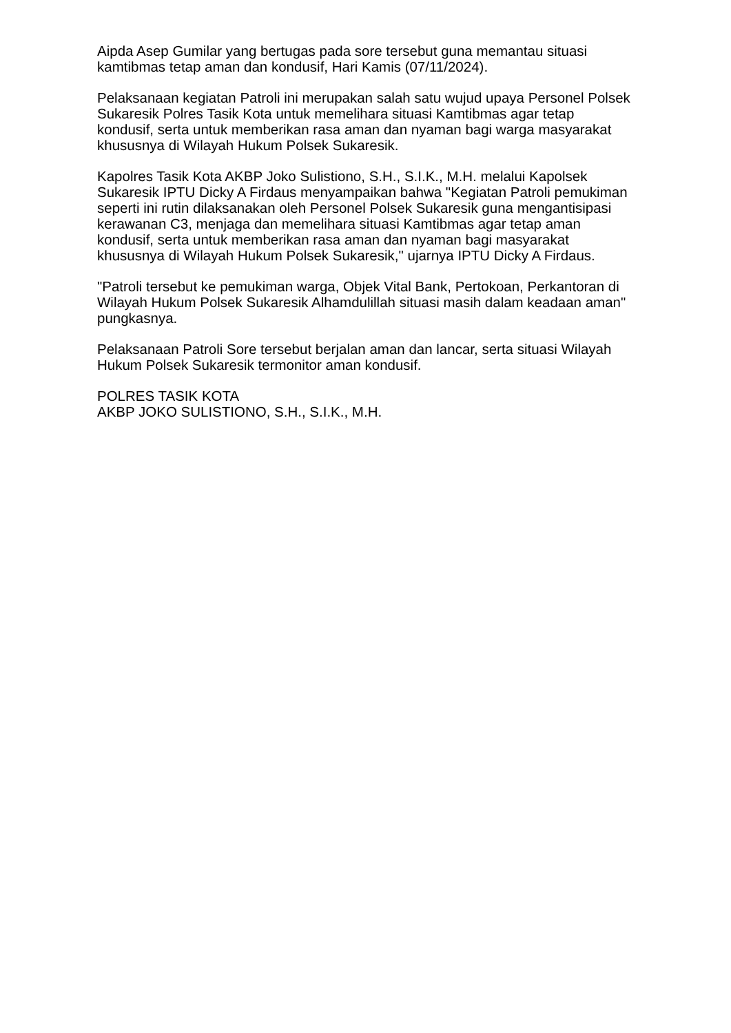Aipda Asep Gumilar yang bertugas pada sore tersebut guna memantau situasi kamtibmas tetap aman dan kondusif, Hari Kamis (07/11/2024).
Pelaksanaan kegiatan Patroli ini merupakan salah satu wujud upaya Personel Polsek Sukaresik Polres Tasik Kota untuk memelihara situasi Kamtibmas agar tetap kondusif, serta untuk memberikan rasa aman dan nyaman bagi warga masyarakat khususnya di Wilayah Hukum Polsek Sukaresik.
Kapolres Tasik Kota AKBP Joko Sulistiono, S.H., S.I.K., M.H. melalui Kapolsek Sukaresik IPTU Dicky A Firdaus menyampaikan bahwa "Kegiatan Patroli pemukiman seperti ini rutin dilaksanakan oleh Personel Polsek Sukaresik guna mengantisipasi kerawanan C3, menjaga dan memelihara situasi Kamtibmas agar tetap aman kondusif, serta untuk memberikan rasa aman dan nyaman bagi masyarakat khususnya di Wilayah Hukum Polsek Sukaresik," ujarnya IPTU Dicky A Firdaus.
"Patroli tersebut ke pemukiman warga, Objek Vital Bank, Pertokoan, Perkantoran di Wilayah Hukum Polsek Sukaresik Alhamdulillah situasi masih dalam keadaan aman" pungkasnya.
Pelaksanaan Patroli Sore tersebut berjalan aman dan lancar, serta situasi Wilayah Hukum Polsek Sukaresik termonitor aman kondusif.
POLRES TASIK KOTA
AKBP JOKO SULISTIONO, S.H., S.I.K., M.H.